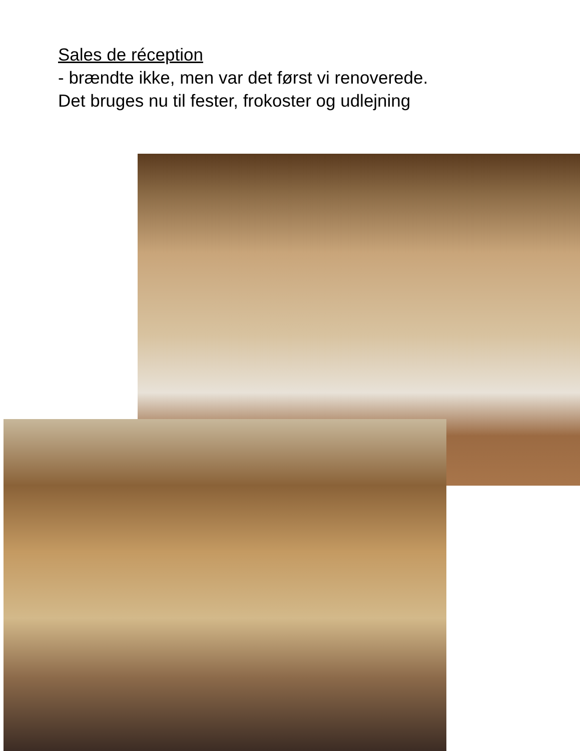Sales de réception
- brændte ikke, men var det først vi renoverede.
Det bruges nu til fester, frokoster og udlejning